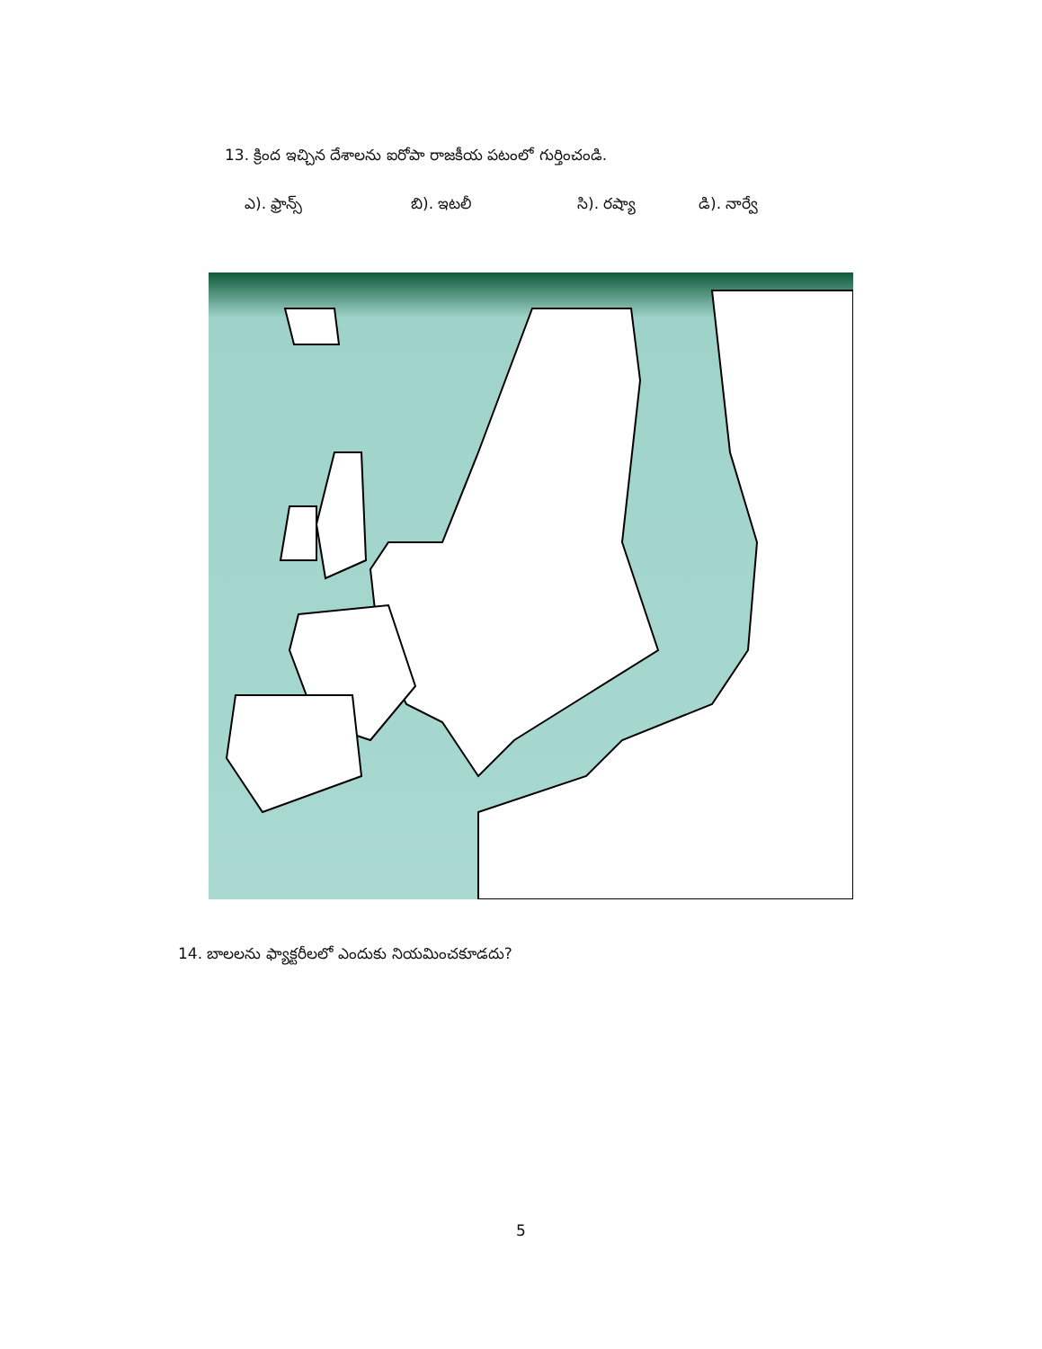13. క్రింద ఇచ్చిన దేశాలను ఐరోపా రాజకీయ పటంలో గుర్తించండి.
ఎ). ఫ్రాన్స్ బి). ఇటలీ సి). రష్యా డి). నార్వే
14. బాలలను ఫ్యాక్టరీలలో ఎందుకు నియమించకూడదు?
5